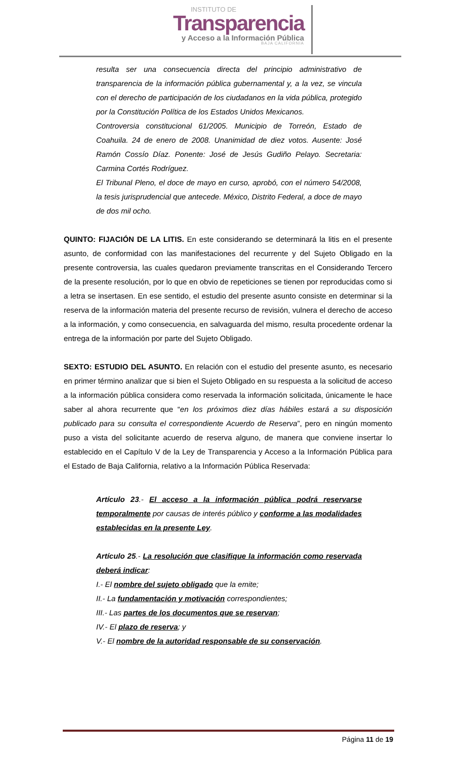INSTITUTO DE
Transparencia
y Acceso a la Información Pública
BAJA CALIFORNIA
resulta ser una consecuencia directa del principio administrativo de transparencia de la información pública gubernamental y, a la vez, se vincula con el derecho de participación de los ciudadanos en la vida pública, protegido por la Constitución Política de los Estados Unidos Mexicanos.
Controversia constitucional 61/2005. Municipio de Torreón, Estado de Coahuila. 24 de enero de 2008. Unanimidad de diez votos. Ausente: José Ramón Cossío Díaz. Ponente: José de Jesús Gudiño Pelayo. Secretaria: Carmina Cortés Rodríguez.
El Tribunal Pleno, el doce de mayo en curso, aprobó, con el número 54/2008, la tesis jurisprudencial que antecede. México, Distrito Federal, a doce de mayo de dos mil ocho.
QUINTO: FIJACIÓN DE LA LITIS. En este considerando se determinará la litis en el presente asunto, de conformidad con las manifestaciones del recurrente y del Sujeto Obligado en la presente controversia, las cuales quedaron previamente transcritas en el Considerando Tercero de la presente resolución, por lo que en obvio de repeticiones se tienen por reproducidas como si a letra se insertasen. En ese sentido, el estudio del presente asunto consiste en determinar si la reserva de la información materia del presente recurso de revisión, vulnera el derecho de acceso a la información, y como consecuencia, en salvaguarda del mismo, resulta procedente ordenar la entrega de la información por parte del Sujeto Obligado.
SEXTO: ESTUDIO DEL ASUNTO. En relación con el estudio del presente asunto, es necesario en primer término analizar que si bien el Sujeto Obligado en su respuesta a la solicitud de acceso a la información pública considera como reservada la información solicitada, únicamente le hace saber al ahora recurrente que “en los próximos diez días hábiles estará a su disposición publicado para su consulta el correspondiente Acuerdo de Reserva”, pero en ningún momento puso a vista del solicitante acuerdo de reserva alguno, de manera que conviene insertar lo establecido en el Capítulo V de la Ley de Transparencia y Acceso a la Información Pública para el Estado de Baja California, relativo a la Información Pública Reservada:
Artículo 23.- El acceso a la información pública podrá reservarse temporalmente por causas de interés público y conforme a las modalidades establecidas en la presente Ley.
Artículo 25.- La resolución que clasifique la información como reservada deberá indicar:
I.- El nombre del sujeto obligado que la emite;
II.- La fundamentación y motivación correspondientes;
III.- Las partes de los documentos que se reservan;
IV.- El plazo de reserva; y
V.- El nombre de la autoridad responsable de su conservación.
Página 11 de 19